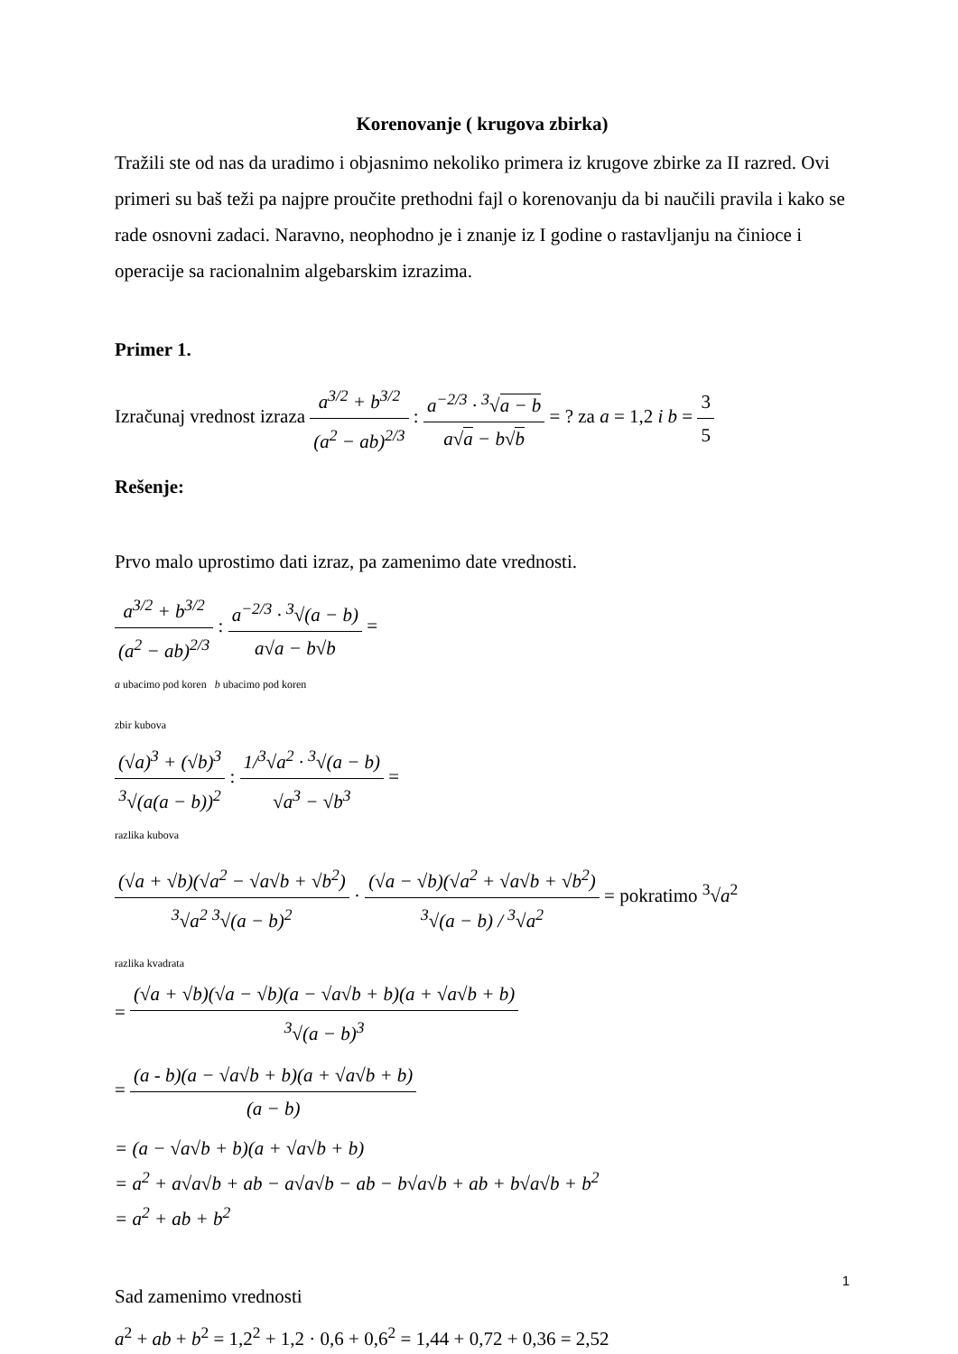Korenovanje ( krugova zbirka)
Tražili ste od nas da uradimo i objasnimo nekoliko primera iz krugove zbirke za II razred. Ovi primeri su baš teži pa najpre proučite prethodni fajl o korenovanju da bi naučili pravila i kako se rade osnovni zadaci. Naravno, neophodno je i znanje iz I godine o rastavljanju na činioce i operacije sa racionalnim algebarskim izrazima.
Primer 1.
Izračunaj vrednost izraza a<sup>3/2</sup> + b<sup>3/2</sup> (a<sup>2</sup> − ab)<sup>2/3</sup> : a<sup>−2/3</sup> · <sup>3</sup>√a − b a√a − b√b = ? za a = 1,2 i b = 3 5
Rešenje:
Prvo malo uprostimo dati izraz, pa zamenimo date vrednosti.
a<sup>3/2</sup> + b<sup>3/2</sup> (a<sup>2</sup> − ab)<sup>2/3</sup> : a<sup>−2/3</sup> · <sup>3</sup>√(a − b) a√a − b√b =
a ubacimo pod koren b ubacimo pod koren
zbir kubova
(√a)<sup>3</sup> + (√b)<sup>3</sup><sup>3</sup>√(a(a − b))<sup>2</sup> : 1/<sup>3</sup>√a<sup>2</sup> · <sup>3</sup>√(a − b) √a<sup>3</sup> − √b<sup>3</sup> =
razlika kubova
(√a + √b)(√a<sup>2</sup> − √a√b + √b<sup>2</sup>) <sup>3</sup>√a<sup>2</sup> <sup>3</sup>√(a − b)<sup>2</sup> · (√a − √b)(√a<sup>2</sup> + √a√b + √b<sup>2</sup>) <sup>3</sup>√(a − b) / <sup>3</sup>√a<sup>2</sup> = pokratimo <sup>3</sup>√a<sup>2</sup>
razlika kvadrata
= (√a + √b)(√a − √b)(a − √a√b + b)(a + √a√b + b) <sup>3</sup>√(a − b)<sup>3</sup>
= (a - b)(a − √a√b + b)(a + √a√b + b) (a − b)
= (a − √a√b + b)(a + √a√b + b)
= a<sup>2</sup> + a√a√b + ab − a√a√b − ab − b√a√b + ab + b√a√b + b<sup>2</sup>
= a<sup>2</sup> + ab + b<sup>2</sup>
Sad zamenimo vrednosti
a<sup>2</sup> + ab + b<sup>2</sup> = 1,2<sup>2</sup> + 1,2 · 0,6 + 0,6<sup>2</sup> = 1,44 + 0,72 + 0,36 = 2,52
1